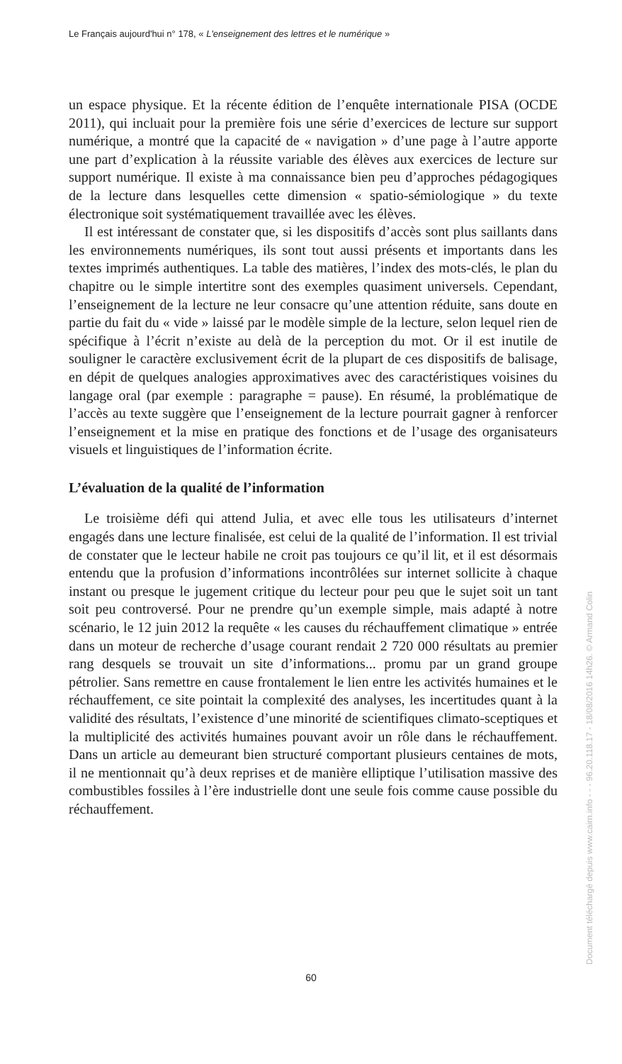Le Français aujourd'hui n° 178, « L'enseignement des lettres et le numérique »
un espace physique. Et la récente édition de l’enquête internationale PISA (OCDE 2011), qui incluait pour la première fois une série d’exercices de lecture sur support numérique, a montré que la capacité de « navigation » d’une page à l’autre apporte une part d’explication à la réussite variable des élèves aux exercices de lecture sur support numérique. Il existe à ma connaissance bien peu d’approches pédagogiques de la lecture dans lesquelles cette dimension « spatio-sémiologique » du texte électronique soit systématiquement travaillée avec les élèves.
Il est intéressant de constater que, si les dispositifs d’accès sont plus saillants dans les environnements numériques, ils sont tout aussi présents et importants dans les textes imprimés authentiques. La table des matières, l’index des mots-clés, le plan du chapitre ou le simple intertitre sont des exemples quasiment universels. Cependant, l’enseignement de la lecture ne leur consacre qu’une attention réduite, sans doute en partie du fait du « vide » laissé par le modèle simple de la lecture, selon lequel rien de spécifique à l’écrit n’existe au delà de la perception du mot. Or il est inutile de souligner le caractère exclusivement écrit de la plupart de ces dispositifs de balisage, en dépit de quelques analogies approximatives avec des caractéristiques voisines du langage oral (par exemple : paragraphe = pause). En résumé, la problématique de l’accès au texte suggère que l’enseignement de la lecture pourrait gagner à renforcer l’enseignement et la mise en pratique des fonctions et de l’usage des organisateurs visuels et linguistiques de l’information écrite.
L’évaluation de la qualité de l’information
Le troisième défi qui attend Julia, et avec elle tous les utilisateurs d’internet engagés dans une lecture finalisée, est celui de la qualité de l’information. Il est trivial de constater que le lecteur habile ne croit pas toujours ce qu’il lit, et il est désormais entendu que la profusion d’informations incontrôlées sur internet sollicite à chaque instant ou presque le jugement critique du lecteur pour peu que le sujet soit un tant soit peu controversé. Pour ne prendre qu’un exemple simple, mais adapté à notre scénario, le 12 juin 2012 la requête « les causes du réchauffement climatique » entrée dans un moteur de recherche d’usage courant rendait 2 720 000 résultats au premier rang desquels se trouvait un site d’informations... promu par un grand groupe pétrolier. Sans remettre en cause frontalement le lien entre les activités humaines et le réchauffement, ce site pointait la complexité des analyses, les incertitudes quant à la validité des résultats, l’existence d’une minorité de scientifiques climato-sceptiques et la multiplicité des activités humaines pouvant avoir un rôle dans le réchauffement. Dans un article au demeurant bien structuré comportant plusieurs centaines de mots, il ne mentionnait qu’à deux reprises et de manière elliptique l’utilisation massive des combustibles fossiles à l’ère industrielle dont une seule fois comme cause possible du réchauffement.
60
Document téléchargé depuis www.cairn.info - - - 96.20.118.17 - 18/08/2016 14h26. © Armand Colin